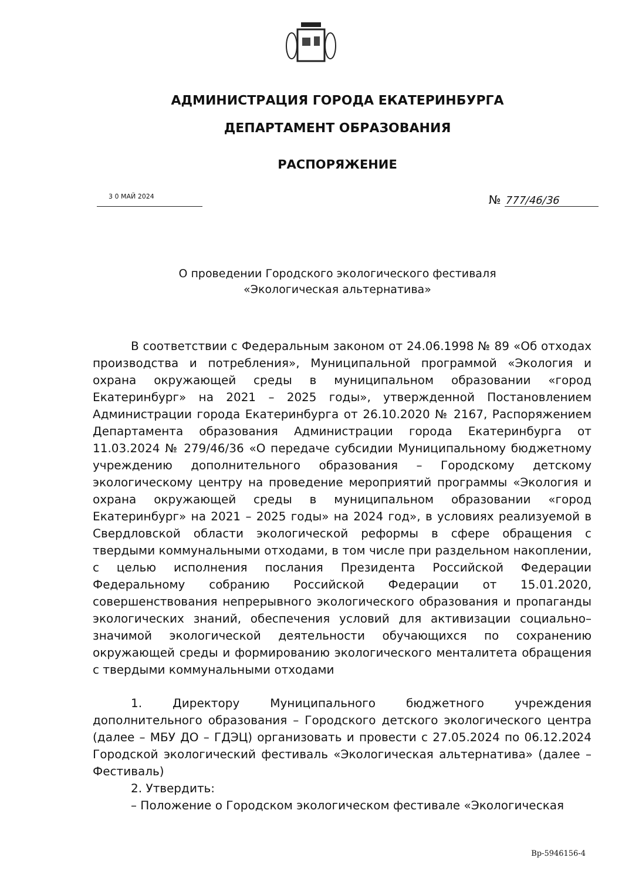АДМИНИСТРАЦИЯ ГОРОДА ЕКАТЕРИНБУРГА
ДЕПАРТАМЕНТ ОБРАЗОВАНИЯ
РАСПОРЯЖЕНИЕ
3 0 МАЙ 2024
№ 777/46/36
О проведении Городского экологического фестиваля
«Экологическая альтернатива»
В соответствии с Федеральным законом от 24.06.1998 № 89 «Об отходах производства и потребления», Муниципальной программой «Экология и охрана окружающей среды в муниципальном образовании «город Екатеринбург» на 2021 – 2025 годы», утвержденной Постановлением Администрации города Екатеринбурга от 26.10.2020 № 2167, Распоряжением Департамента образования Администрации города Екатеринбурга от 11.03.2024 № 279/46/36 «О передаче субсидии Муниципальному бюджетному учреждению дополнительного образования – Городскому детскому экологическому центру на проведение мероприятий программы «Экология и охрана окружающей среды в муниципальном образовании «город Екатеринбург» на 2021 – 2025 годы» на 2024 год», в условиях реализуемой в Свердловской области экологической реформы в сфере обращения с твердыми коммунальными отходами, в том числе при раздельном накоплении, с целью исполнения послания Президента Российской Федерации Федеральному собранию Российской Федерации от 15.01.2020, совершенствования непрерывного экологического образования и пропаганды экологических знаний, обеспечения условий для активизации социально–значимой экологической деятельности обучающихся по сохранению окружающей среды и формированию экологического менталитета обращения с твердыми коммунальными отходами
1. Директору Муниципального бюджетного учреждения дополнительного образования – Городского детского экологического центра (далее – МБУ ДО – ГДЭЦ) организовать и провести с 27.05.2024 по 06.12.2024 Городской экологический фестиваль «Экологическая альтернатива» (далее – Фестиваль)
2. Утвердить:
– Положение о Городском экологическом фестивале «Экологическая
Вр-5946156-4